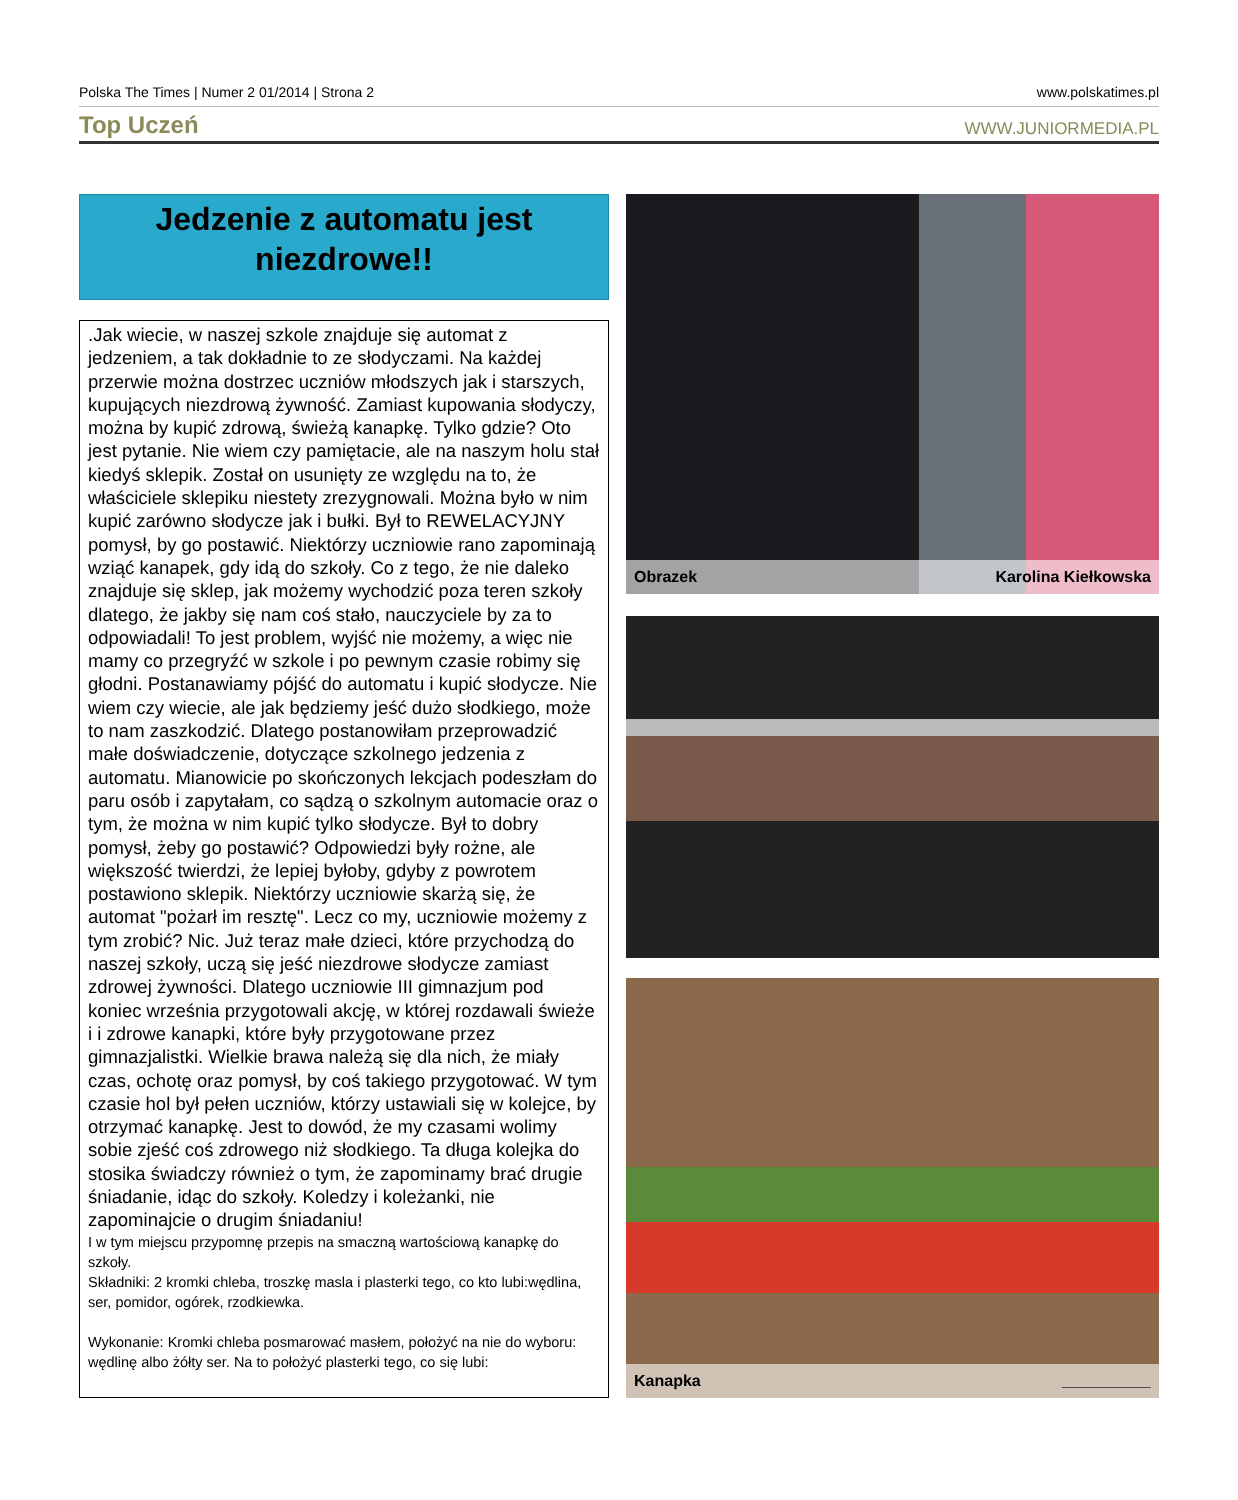Polska The Times | Numer 2 01/2014 | Strona 2 www.polskatimes.pl
Top Uczeń
WWW.JUNIORMEDIA.PL
Jedzenie z automatu jest niezdrowe!!
.Jak wiecie, w naszej szkole znajduje się automat z jedzeniem, a tak dokładnie to ze słodyczami. Na każdej przerwie można dostrzec uczniów młodszych jak i starszych, kupujących niezdrową żywność. Zamiast kupowania słodyczy, można by kupić zdrową, świeżą kanapkę. Tylko gdzie? Oto jest pytanie. Nie wiem czy pamiętacie, ale na naszym holu stał kiedyś sklepik. Został on usunięty ze względu na to, że właściciele sklepiku niestety zrezygnowali. Można było w nim kupić zarówno słodycze jak i bułki. Był to REWELACYJNY pomysł, by go postawić. Niektórzy uczniowie rano zapominają wziąć kanapek, gdy idą do szkoły. Co z tego, że nie daleko znajduje się sklep, jak możemy wychodzić poza teren szkoły dlatego, że jakby się nam coś stało, nauczyciele by za to odpowiadali! To jest problem, wyjść nie możemy, a więc nie mamy co przegryźć w szkole i po pewnym czasie robimy się
głodni. Postanawiamy pójść do automatu i kupić słodycze. Nie wiem czy wiecie, ale jak będziemy jeść dużo słodkiego, może to nam zaszkodzić. Dlatego postanowiłam przeprowadzić małe doświadczenie, dotyczące szkolnego jedzenia z automatu. Mianowicie po skończonych lekcjach podeszłam do paru osób i zapytałam, co sądzą o szkolnym automacie oraz o tym, że można w nim kupić tylko słodycze. Był to dobry pomysł, żeby go postawić? Odpowiedzi były rożne, ale większość twierdzi, że lepiej byłoby, gdyby z powrotem postawiono sklepik. Niektórzy uczniowie skarżą się, że automat "pożarł im resztę". Lecz co my, uczniowie możemy z tym zrobić? Nic. Już teraz małe dzieci, które przychodzą do naszej szkoły, uczą się jeść niezdrowe słodycze zamiast zdrowej żywności. Dlatego uczniowie III gimnazjum pod koniec września przygotowali akcję, w której rozdawali świeże i i zdrowe kanapki, które były przygotowane przez gimnazjalistki. Wielkie brawa należą się dla nich, że miały czas, ochotę oraz pomysł, by coś takiego przygotować. W tym czasie hol był pełen uczniów, którzy ustawiali się w kolejce, by otrzymać kanapkę. Jest to dowód, że my czasami wolimy sobie zjeść coś zdrowego niż słodkiego. Ta długa kolejka do stosika świadczy również o tym, że zapominamy brać drugie śniadanie, idąc do szkoły. Koledzy i koleżanki, nie zapominajcie o drugim śniadaniu!
I w tym miejscu przypomnę przepis na smaczną wartościową kanapkę do szkoły.
Składniki: 2 kromki chleba, troszkę masla i plasterki tego, co kto lubi:wędlina, ser, pomidor, ogórek, rzodkiewka.
Wykonanie: Kromki chleba posmarować masłem, położyć na nie do wyboru: wędlinę albo żółty ser. Na to położyć plasterki tego, co się lubi:
Obrazek Karolina Kiełkowska
Kanapka __________